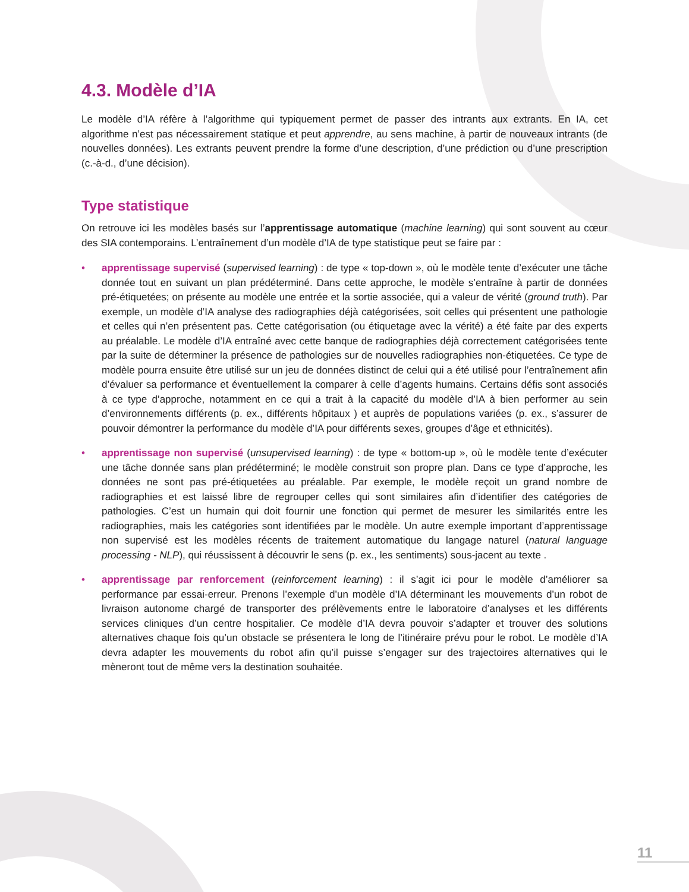4.3. Modèle d’IA
Le modèle d’IA réfère à l’algorithme qui typiquement permet de passer des intrants aux extrants. En IA, cet algorithme n’est pas nécessairement statique et peut apprendre, au sens machine, à partir de nouveaux intrants (de nouvelles données). Les extrants peuvent prendre la forme d’une description, d’une prédiction ou d’une prescription (c.-à-d., d’une décision).
Type statistique
On retrouve ici les modèles basés sur l’apprentissage automatique (machine learning) qui sont souvent au cœur des SIA contemporains. L’entraînement d’un modèle d’IA de type statistique peut se faire par :
• apprentissage supervisé (supervised learning) : de type « top-down », où le modèle tente d’exécuter une tâche donnée tout en suivant un plan prédéterminé. Dans cette approche, le modèle s’entraîne à partir de données pré-étiquetées; on présente au modèle une entrée et la sortie associée, qui a valeur de vérité (ground truth). Par exemple, un modèle d’IA analyse des radiographies déjà catégorisées, soit celles qui présentent une pathologie et celles qui n’en présentent pas. Cette catégorisation (ou étiquetage avec la vérité) a été faite par des experts au préalable. Le modèle d’IA entraîné avec cette banque de radiographies déjà correctement catégorisées tente par la suite de déterminer la présence de pathologies sur de nouvelles radiographies non-étiquetées. Ce type de modèle pourra ensuite être utilisé sur un jeu de données distinct de celui qui a été utilisé pour l’entraînement afin d’évaluer sa performance et éventuellement la comparer à celle d’agents humains. Certains défis sont associés à ce type d’approche, notamment en ce qui a trait à la capacité du modèle d’IA à bien performer au sein d’environnements différents (p. ex., différents hôpitaux ) et auprès de populations variées (p. ex., s’assurer de pouvoir démontrer la performance du modèle d’IA pour différents sexes, groupes d’âge et ethnicités).
• apprentissage non supervisé (unsupervised learning) : de type « bottom-up », où le modèle tente d’exécuter une tâche donnée sans plan prédéterminé; le modèle construit son propre plan. Dans ce type d’approche, les données ne sont pas pré-étiquetées au préalable. Par exemple, le modèle reçoit un grand nombre de radiographies et est laissé libre de regrouper celles qui sont similaires afin d’identifier des catégories de pathologies. C’est un humain qui doit fournir une fonction qui permet de mesurer les similarités entre les radiographies, mais les catégories sont identifiées par le modèle. Un autre exemple important d’apprentissage non supervisé est les modèles récents de traitement automatique du langage naturel (natural language processing - NLP), qui réussissent à découvrir le sens (p. ex., les sentiments) sous-jacent au texte .
• apprentissage par renforcement (reinforcement learning) : il s’agit ici pour le modèle d’améliorer sa performance par essai-erreur. Prenons l’exemple d’un modèle d’IA déterminant les mouvements d’un robot de livraison autonome chargé de transporter des prélèvements entre le laboratoire d’analyses et les différents services cliniques d’un centre hospitalier. Ce modèle d’IA devra pouvoir s’adapter et trouver des solutions alternatives chaque fois qu’un obstacle se présentera le long de l’itinéraire prévu pour le robot. Le modèle d’IA devra adapter les mouvements du robot afin qu’il puisse s’engager sur des trajectoires alternatives qui le mèneront tout de même vers la destination souhaitée.
11